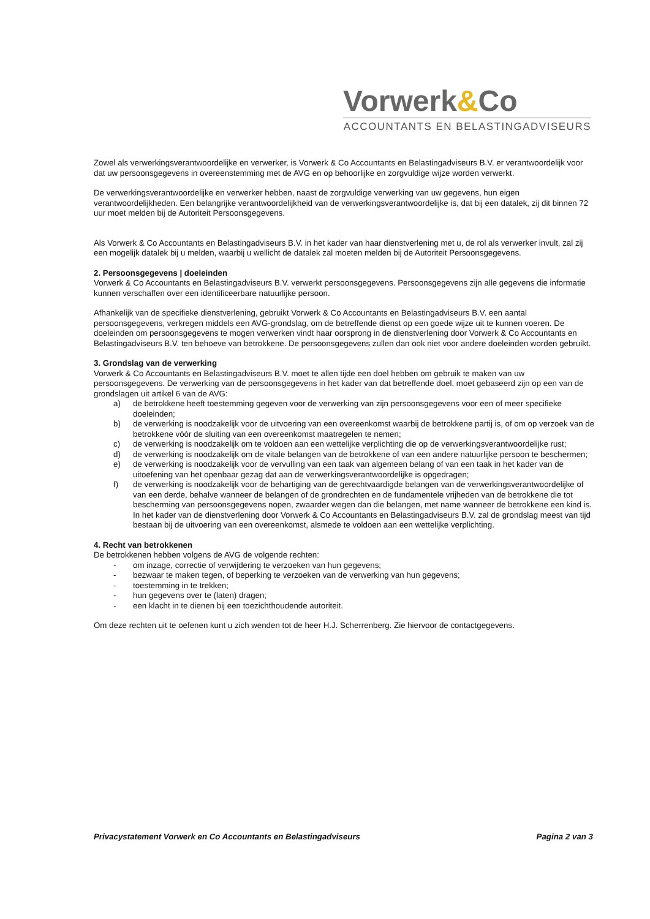Vorwerk&Co
ACCOUNTANTS EN BELASTINGADVISEURS
Zowel als verwerkingsverantwoordelijke en verwerker, is Vorwerk & Co Accountants en Belastingadviseurs B.V. er verantwoordelijk voor dat uw persoonsgegevens in overeenstemming met de AVG en op behoorlijke en zorgvuldige wijze worden verwerkt.
De verwerkingsverantwoordelijke en verwerker hebben, naast de zorgvuldige verwerking van uw gegevens, hun eigen verantwoordelijkheden. Een belangrijke verantwoordelijkheid van de verwerkingsverantwoordelijke is, dat bij een datalek, zij dit binnen 72 uur moet melden bij de Autoriteit Persoonsgegevens.
Als Vorwerk & Co Accountants en Belastingadviseurs B.V. in het kader van haar dienstverlening met u, de rol als verwerker invult, zal zij een mogelijk datalek bij u melden, waarbij u wellicht de datalek zal moeten melden bij de Autoriteit Persoonsgegevens.
2. Persoonsgegevens | doeleinden
Vorwerk & Co Accountants en Belastingadviseurs B.V. verwerkt persoonsgegevens. Persoonsgegevens zijn alle gegevens die informatie kunnen verschaffen over een identificeerbare natuurlijke persoon.
Afhankelijk van de specifieke dienstverlening, gebruikt Vorwerk & Co Accountants en Belastingadviseurs B.V. een aantal persoonsgegevens, verkregen middels een AVG-grondslag, om de betreffende dienst op een goede wijze uit te kunnen voeren. De doeleinden om persoonsgegevens te mogen verwerken vindt haar oorsprong in de dienstverlening door Vorwerk & Co Accountants en Belastingadviseurs B.V. ten behoeve van betrokkene. De persoonsgegevens zullen dan ook niet voor andere doeleinden worden gebruikt.
3. Grondslag van de verwerking
Vorwerk & Co Accountants en Belastingadviseurs B.V. moet te allen tijde een doel hebben om gebruik te maken van uw persoonsgegevens. De verwerking van de persoonsgegevens in het kader van dat betreffende doel, moet gebaseerd zijn op een van de grondslagen uit artikel 6 van de AVG:
a) de betrokkene heeft toestemming gegeven voor de verwerking van zijn persoonsgegevens voor een of meer specifieke doeleinden;
b) de verwerking is noodzakelijk voor de uitvoering van een overeenkomst waarbij de betrokkene partij is, of om op verzoek van de betrokkene vóór de sluiting van een overeenkomst maatregelen te nemen;
c) de verwerking is noodzakelijk om te voldoen aan een wettelijke verplichting die op de verwerkingsverantwoordelijke rust;
d) de verwerking is noodzakelijk om de vitale belangen van de betrokkene of van een andere natuurlijke persoon te beschermen;
e) de verwerking is noodzakelijk voor de vervulling van een taak van algemeen belang of van een taak in het kader van de uitoefening van het openbaar gezag dat aan de verwerkingsverantwoordelijke is opgedragen;
f) de verwerking is noodzakelijk voor de behartiging van de gerechtvaardigde belangen van de verwerkingsverantwoordelijke of van een derde, behalve wanneer de belangen of de grondrechten en de fundamentele vrijheden van de betrokkene die tot bescherming van persoonsgegevens nopen, zwaarder wegen dan die belangen, met name wanneer de betrokkene een kind is. In het kader van de dienstverlening door Vorwerk & Co Accountants en Belastingadviseurs B.V. zal de grondslag meest van tijd bestaan bij de uitvoering van een overeenkomst, alsmede te voldoen aan een wettelijke verplichting.
4. Recht van betrokkenen
De betrokkenen hebben volgens de AVG de volgende rechten:
- om inzage, correctie of verwijdering te verzoeken van hun gegevens;
- bezwaar te maken tegen, of beperking te verzoeken van de verwerking van hun gegevens;
- toestemming in te trekken;
- hun gegevens over te (laten) dragen;
- een klacht in te dienen bij een toezichthoudende autoriteit.
Om deze rechten uit te oefenen kunt u zich wenden tot de heer H.J. Scherrenberg. Zie hiervoor de contactgegevens.
Privacystatement Vorwerk en Co Accountants en Belastingadviseurs Pagina 2 van 3